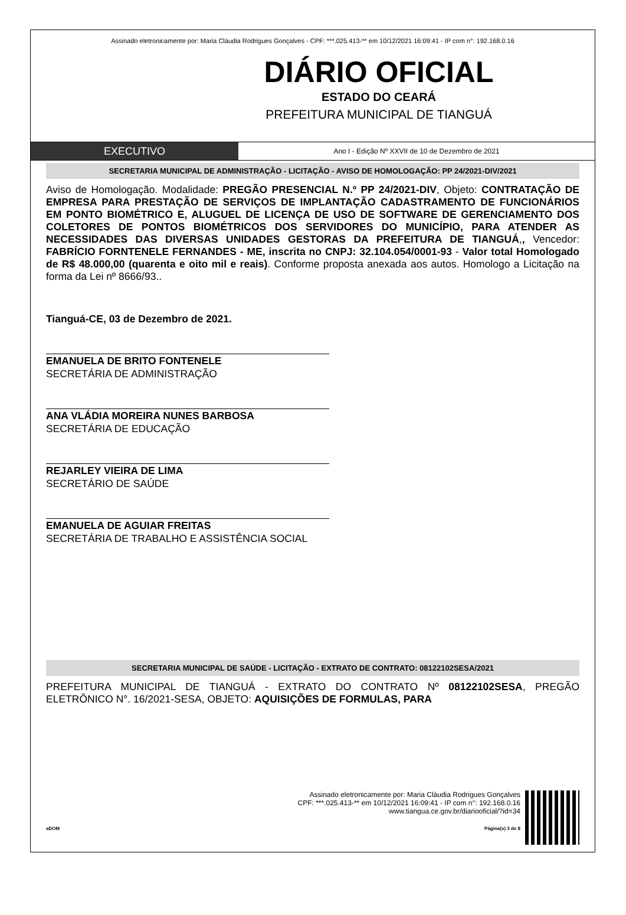Assinado eletronicamente por: Maria Cláudia Rodrigues Gonçalves - CPF: ***.025.413-** em 10/12/2021 16:09:41 - IP com n°: 192.168.0.16
DIÁRIO OFICIAL
ESTADO DO CEARÁ
PREFEITURA MUNICIPAL DE TIANGUÁ
EXECUTIVO
Ano I - Edição Nº XXVII de 10 de Dezembro de 2021
SECRETARIA MUNICIPAL DE ADMINISTRAÇÃO - LICITAÇÃO - AVISO DE HOMOLOGAÇÃO: PP 24/2021-DIV/2021
Aviso de Homologação. Modalidade: PREGÃO PRESENCIAL N.º PP 24/2021-DIV, Objeto: CONTRATAÇÃO DE EMPRESA PARA PRESTAÇÃO DE SERVIÇOS DE IMPLANTAÇÃO CADASTRAMENTO DE FUNCIONÁRIOS EM PONTO BIOMÉTRICO E, ALUGUEL DE LICENÇA DE USO DE SOFTWARE DE GERENCIAMENTO DOS COLETORES DE PONTOS BIOMÉTRICOS DOS SERVIDORES DO MUNICÍPIO, PARA ATENDER AS NECESSIDADES DAS DIVERSAS UNIDADES GESTORAS DA PREFEITURA DE TIANGUÁ,, Vencedor: FABRÍCIO FORNTENELE FERNANDES - ME, inscrita no CNPJ: 32.104.054/0001-93 - Valor total Homologado de R$ 48.000,00 (quarenta e oito mil e reais). Conforme proposta anexada aos autos. Homologo a Licitação na forma da Lei nº 8666/93..
Tianguá-CE, 03 de Dezembro de 2021.
EMANUELA DE BRITO FONTENELE
SECRETÁRIA DE ADMINISTRAÇÃO
ANA VLÁDIA MOREIRA NUNES BARBOSA
SECRETÁRIA DE EDUCAÇÃO
REJARLEY VIEIRA DE LIMA
SECRETÁRIO DE SAÚDE
EMANUELA DE AGUIAR FREITAS
SECRETÁRIA DE TRABALHO E ASSISTÊNCIA SOCIAL
SECRETARIA MUNICIPAL DE SAÚDE - LICITAÇÃO - EXTRATO DE CONTRATO: 08122102SESA/2021
PREFEITURA MUNICIPAL DE TIANGUÁ - EXTRATO DO CONTRATO Nº 08122102SESA, PREGÃO ELETRÔNICO N°. 16/2021-SESA, OBJETO: AQUISIÇÕES DE FORMULAS, PARA
Assinado eletronicamente por: Maria Cláudia Rodrigues Gonçalves
CPF: ***.025.413-** em 10/12/2021 16:09:41 - IP com n°: 192.168.0.16
www.tiangua.ce.gov.br/diariooficial/?id=34
aDOM Página(s) 3 de 8